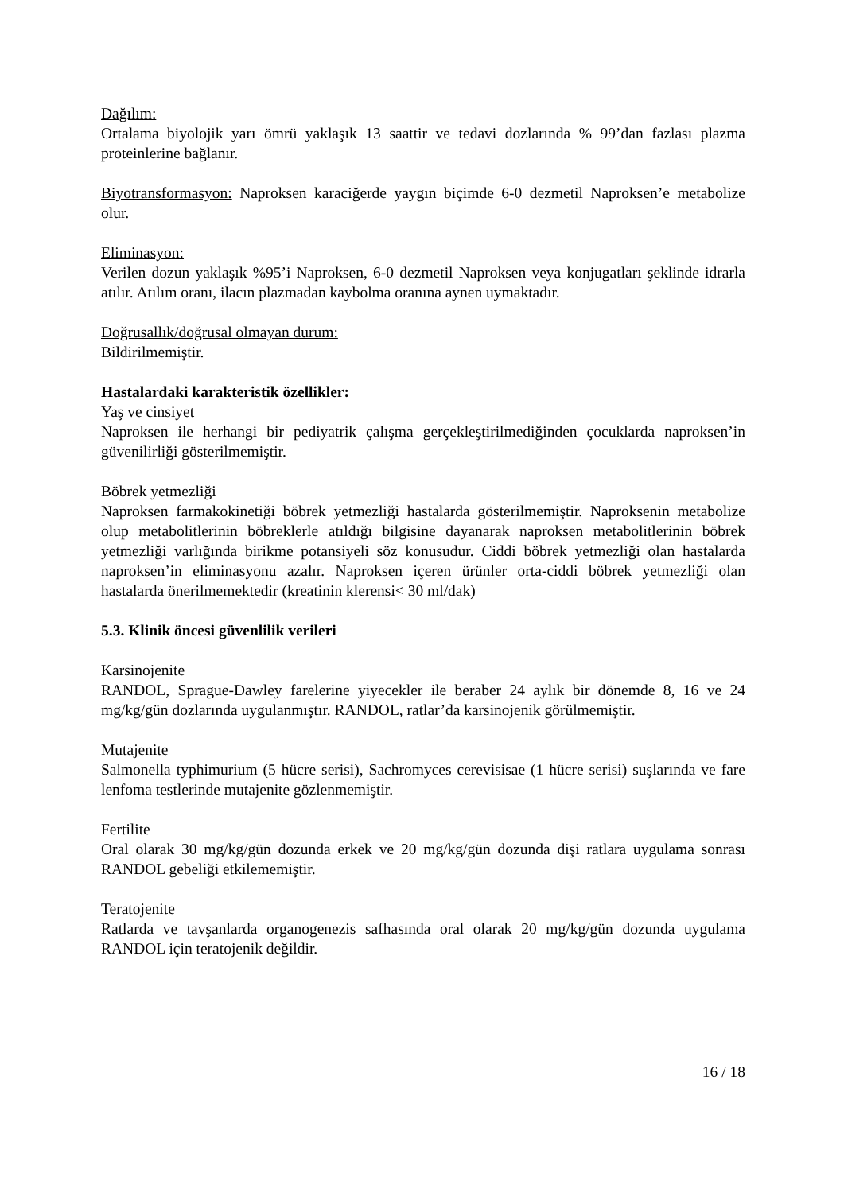Dağılım:
Ortalama biyolojik yarı ömrü yaklaşık 13 saattir ve tedavi dozlarında % 99’dan fazlası plazma proteinlerine bağlanır.
Biyotransformasyon: Naproksen karaciğerde yaygın biçimde 6-0 dezmetil Naproksen’e metabolize olur.
Eliminasyon:
Verilen dozun yaklaşık %95’i Naproksen, 6-0 dezmetil Naproksen veya konjugatları şeklinde idrarla atılır. Atılım oranı, ilacın plazmadan kaybolma oranına aynen uymaktadır.
Doğrusallık/doğrusal olmayan durum:
Bildirilmemiştir.
Hastalardaki karakteristik özellikler:
Yaş ve cinsiyet
Naproksen ile herhangi bir pediyatrik çalışma gerçekleştirilmediğinden çocuklarda naproksen’in güvenilirliği gösterilmemiştir.
Böbrek yetmezliği
Naproksen farmakokinetiği böbrek yetmezliği hastalarda gösterilmemiştir. Naproksenin metabolize olup metabolitlerinin böbreklerle atıldığı bilgisine dayanarak naproksen metabolitlerinin böbrek yetmezliği varlığında birikme potansiyeli söz konusudur. Ciddi böbrek yetmezliği olan hastalarda naproksen’in eliminasyonu azalır. Naproksen içeren ürünler orta-ciddi böbrek yetmezliği olan hastalarda önerilmemektedir (kreatinin klerensi< 30 ml/dak)
5.3. Klinik öncesi güvenlilik verileri
Karsinojenite
RANDOL, Sprague-Dawley farelerine yiyecekler ile beraber 24 aylık bir dönemde 8, 16 ve 24 mg/kg/gün dozlarında uygulanmıştır. RANDOL, ratlar’da karsinojenik görülmemiştir.
Mutajenite
Salmonella typhimurium (5 hücre serisi), Sachromyces cerevisisae (1 hücre serisi) suşlarında ve fare lenfoma testlerinde mutajenite gözlenmemiştir.
Fertilite
Oral olarak 30 mg/kg/gün dozunda erkek ve 20 mg/kg/gün dozunda dişi ratlara uygulama sonrası RANDOL gebeliği etkilememiştir.
Teratojenite
Ratlarda ve tavşanlarda organogenezis safhasında oral olarak 20 mg/kg/gün dozunda uygulama RANDOL için teratojenik değildir.
16 / 18